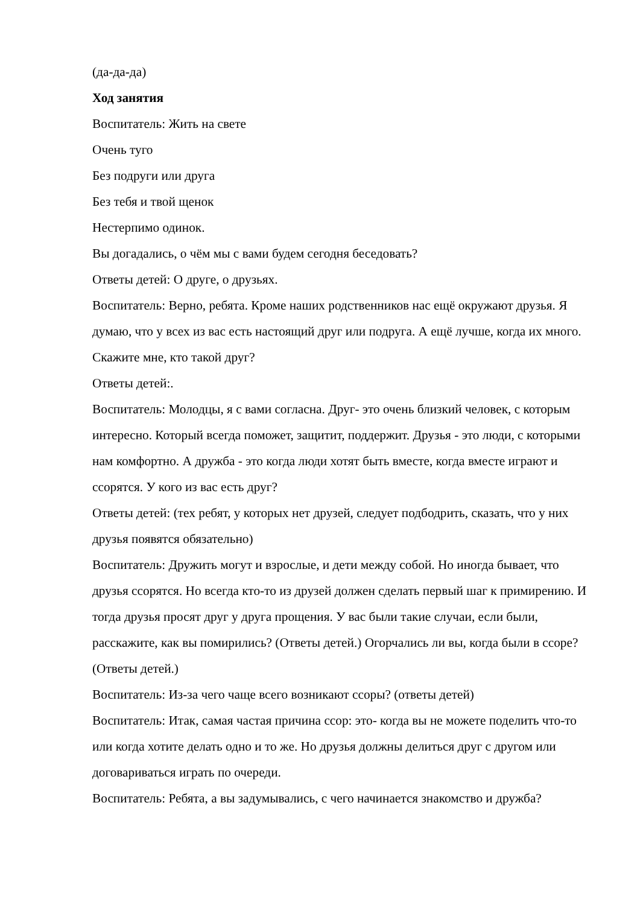(да-да-да)
Ход занятия
Воспитатель: Жить на свете
Очень туго
Без подруги или друга
Без тебя и твой щенок
Нестерпимо одинок.
Вы догадались, о чём мы с вами будем сегодня беседовать?
Ответы детей: О друге, о друзьях.
Воспитатель: Верно, ребята. Кроме наших родственников нас ещё окружают друзья. Я думаю, что у всех из вас есть настоящий друг или подруга. А ещё лучше, когда их много. Скажите мне, кто такой друг?
Ответы детей:.
Воспитатель: Молодцы, я с вами согласна. Друг- это очень близкий человек, с которым интересно. Который всегда поможет, защитит, поддержит. Друзья - это люди, с которыми нам комфортно. А дружба - это когда люди хотят быть вместе, когда вместе играют и ссорятся. У кого из вас есть друг?
Ответы детей: (тех ребят, у которых нет друзей, следует подбодрить, сказать, что у них друзья появятся обязательно)
Воспитатель: Дружить могут и взрослые, и дети между собой. Но иногда бывает, что друзья ссорятся. Но всегда кто-то из друзей должен сделать первый шаг к примирению. И тогда друзья просят друг у друга прощения. У вас были такие случаи, если были, расскажите, как вы помирились? (Ответы детей.) Огорчались ли вы, когда были в ссоре? (Ответы детей.)
Воспитатель: Из-за чего чаще всего возникают ссоры? (ответы детей)
Воспитатель: Итак, самая частая причина ссор: это- когда вы не можете поделить что-то или когда хотите делать одно и то же. Но друзья должны делиться друг с другом или договариваться играть по очереди.
Воспитатель: Ребята, а вы задумывались, с чего начинается знакомство и дружба?